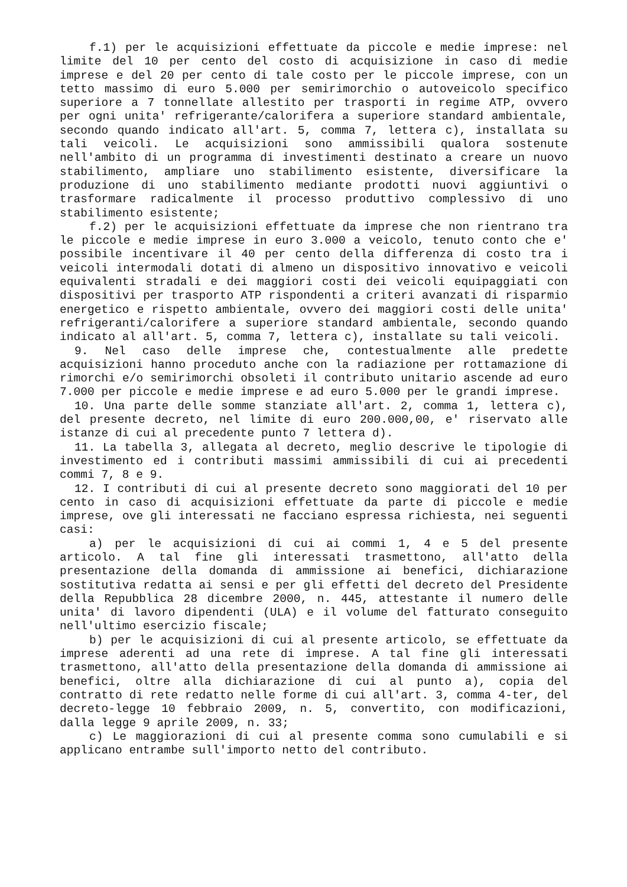f.1) per le acquisizioni effettuate da piccole e medie imprese: nel limite del 10 per cento del costo di acquisizione in caso di medie imprese e del 20 per cento di tale costo per le piccole imprese, con un tetto massimo di euro 5.000 per semirimorchio o autoveicolo specifico superiore a 7 tonnellate allestito per trasporti in regime ATP, ovvero per ogni unita' refrigerante/calorifera a superiore standard ambientale, secondo quando indicato all'art. 5, comma 7, lettera c), installata su tali veicoli. Le acquisizioni sono ammissibili qualora sostenute nell'ambito di un programma di investimenti destinato a creare un nuovo stabilimento, ampliare uno stabilimento esistente, diversificare la produzione di uno stabilimento mediante prodotti nuovi aggiuntivi o trasformare radicalmente il processo produttivo complessivo di uno stabilimento esistente;
f.2) per le acquisizioni effettuate da imprese che non rientrano tra le piccole e medie imprese in euro 3.000 a veicolo, tenuto conto che e' possibile incentivare il 40 per cento della differenza di costo tra i veicoli intermodali dotati di almeno un dispositivo innovativo e veicoli equivalenti stradali e dei maggiori costi dei veicoli equipaggiati con dispositivi per trasporto ATP rispondenti a criteri avanzati di risparmio energetico e rispetto ambientale, ovvero dei maggiori costi delle unita' refrigeranti/calorifere a superiore standard ambientale, secondo quando indicato al all'art. 5, comma 7, lettera c), installate su tali veicoli.
9. Nel caso delle imprese che, contestualmente alle predette acquisizioni hanno proceduto anche con la radiazione per rottamazione di rimorchi e/o semirimorchi obsoleti il contributo unitario ascende ad euro 7.000 per piccole e medie imprese e ad euro 5.000 per le grandi imprese.
10. Una parte delle somme stanziate all'art. 2, comma 1, lettera c), del presente decreto, nel limite di euro 200.000,00, e' riservato alle istanze di cui al precedente punto 7 lettera d).
11. La tabella 3, allegata al decreto, meglio descrive le tipologie di investimento ed i contributi massimi ammissibili di cui ai precedenti commi 7, 8 e 9.
12. I contributi di cui al presente decreto sono maggiorati del 10 per cento in caso di acquisizioni effettuate da parte di piccole e medie imprese, ove gli interessati ne facciano espressa richiesta, nei seguenti casi:
a) per le acquisizioni di cui ai commi 1, 4 e 5 del presente articolo. A tal fine gli interessati trasmettono, all'atto della presentazione della domanda di ammissione ai benefici, dichiarazione sostitutiva redatta ai sensi e per gli effetti del decreto del Presidente della Repubblica 28 dicembre 2000, n. 445, attestante il numero delle unita' di lavoro dipendenti (ULA) e il volume del fatturato conseguito nell'ultimo esercizio fiscale;
b) per le acquisizioni di cui al presente articolo, se effettuate da imprese aderenti ad una rete di imprese. A tal fine gli interessati trasmettono, all'atto della presentazione della domanda di ammissione ai benefici, oltre alla dichiarazione di cui al punto a), copia del contratto di rete redatto nelle forme di cui all'art. 3, comma 4-ter, del decreto-legge 10 febbraio 2009, n. 5, convertito, con modificazioni, dalla legge 9 aprile 2009, n. 33;
c) Le maggiorazioni di cui al presente comma sono cumulabili e si applicano entrambe sull'importo netto del contributo.